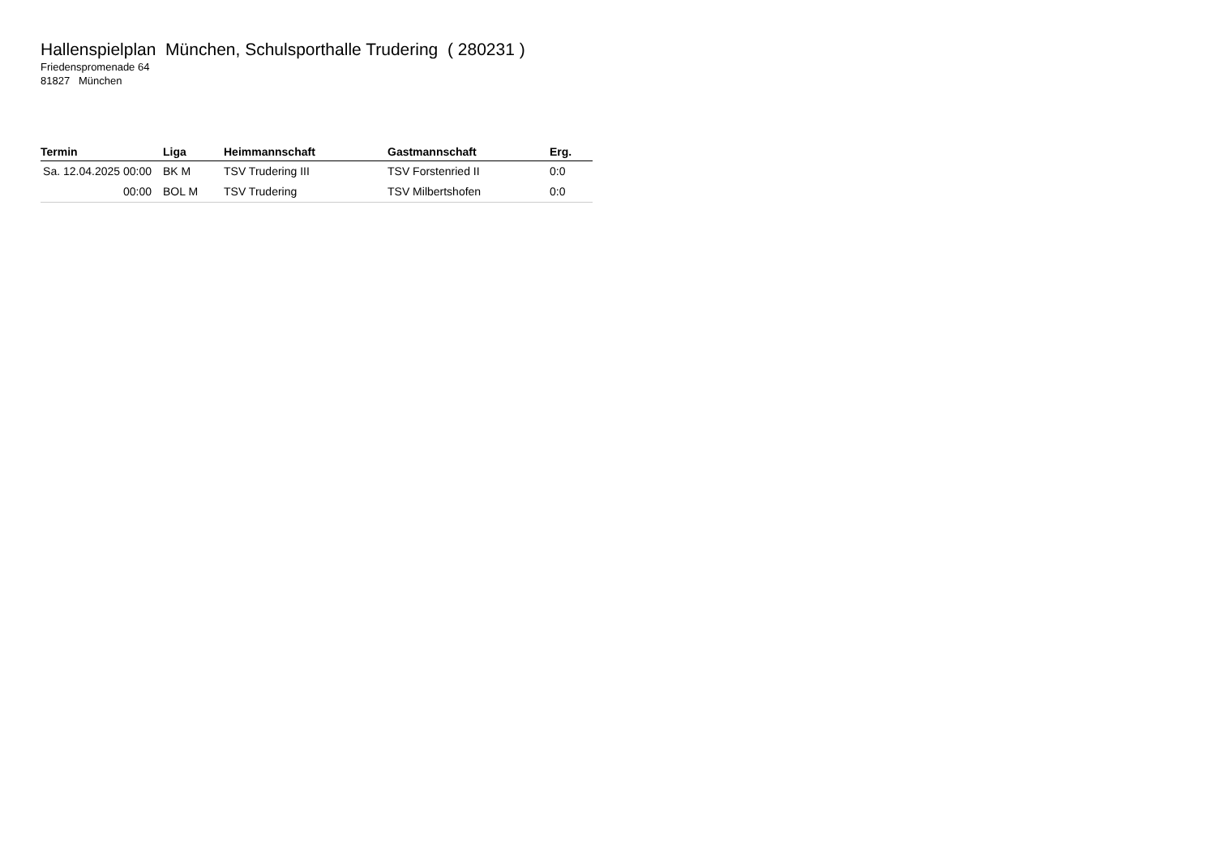Hallenspielplan München, Schulsporthalle Trudering ( 280231 )
Friedenspromenade 64
81827 München
| Termin | Liga | Heimmannschaft | Gastmannschaft | Erg. |
| --- | --- | --- | --- | --- |
| Sa. 12.04.2025 00:00 | BK M | TSV Trudering III | TSV Forstenried II | 0:0 |
| 00:00 | BOL M | TSV Trudering | TSV Milbertshofen | 0:0 |